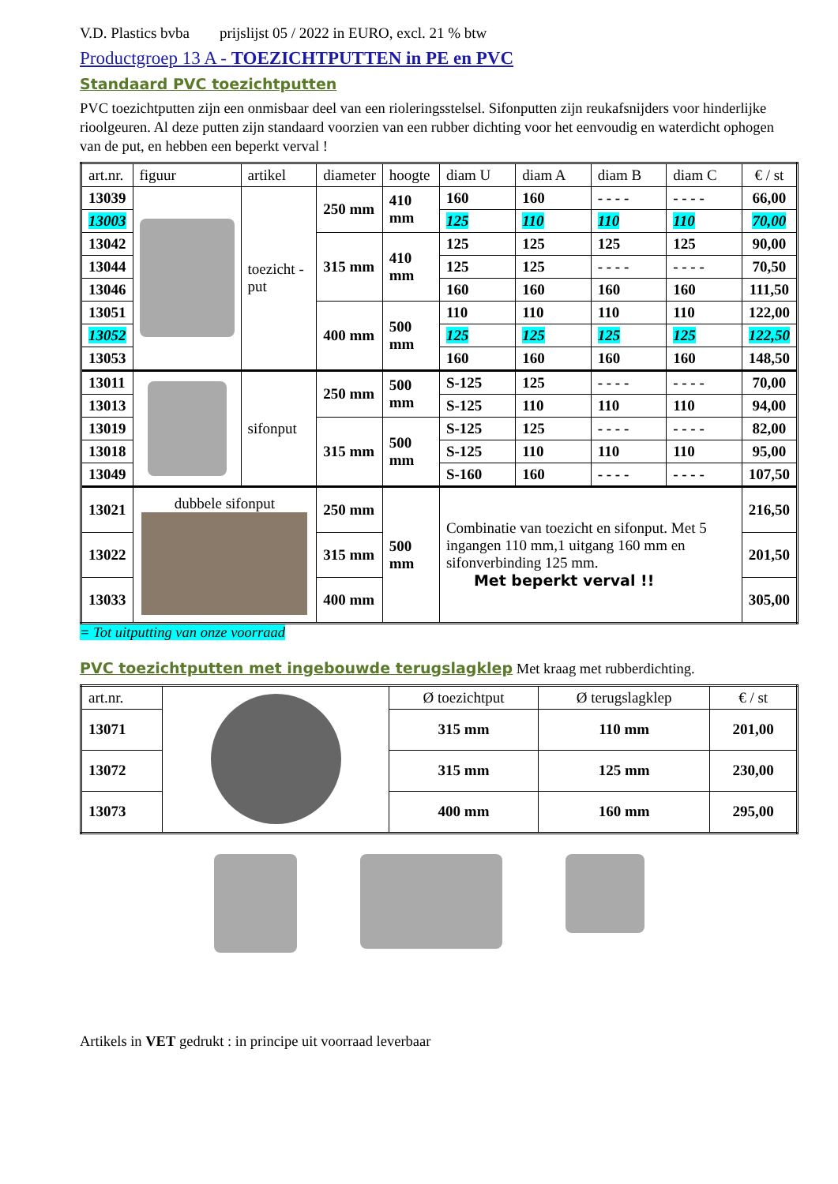V.D. Plastics bvba prijslijst 05 / 2022 in EURO, excl. 21 % btw
Productgroep 13 A - TOEZICHTPUTTEN in PE en PVC
Standaard PVC toezichtputten
PVC toezichtputten zijn een onmisbaar deel van een rioleringsstelsel. Sifonputten zijn reukafsnijders voor hinderlijke rioolgeuren. Al deze putten zijn standaard voorzien van een rubber dichting voor het eenvoudig en waterdicht ophogen van de put, en hebben een beperkt verval !
| art.nr. | figuur | artikel | diameter | hoogte | diam U | diam A | diam B | diam C | € / st |
| --- | --- | --- | --- | --- | --- | --- | --- | --- | --- |
| 13039 | | toezicht -put | 250 mm | 410 mm | 160 | 160 | - - - - | - - - - | 66,00 |
| 13003 | | | | | 125 | 110 | 110 | 110 | 70,00 |
| 13042 | | | 315 mm | 410 mm | 125 | 125 | 125 | 125 | 90,00 |
| 13044 | | | | | 125 | 125 | - - - - | - - - - | 70,50 |
| 13046 | | | | | 160 | 160 | 160 | 160 | 111,50 |
| 13051 | | | 400 mm | 500 mm | 110 | 110 | 110 | 110 | 122,00 |
| 13052 | | | | | 125 | 125 | 125 | 125 | 122,50 |
| 13053 | | | | | 160 | 160 | 160 | 160 | 148,50 |
| 13011 | | sifonput | 250 mm | 500 mm | S-125 | 125 | - - - - | - - - - | 70,00 |
| 13013 | | | | | S-125 | 110 | 110 | 110 | 94,00 |
| 13019 | | | 315 mm | 500 mm | S-125 | 125 | - - - - | - - - - | 82,00 |
| 13018 | | | | | S-125 | 110 | 110 | 110 | 95,00 |
| 13049 | | | | | S-160 | 160 | - - - - | - - - - | 107,50 |
| 13021 | dubbele sifonput | | 250 mm | 500 mm | Combinatie van toezicht en sifonput. Met 5 ingangen 110 mm,1 uitgang 160 mm en sifonverbinding 125 mm. Met beperkt verval !! | | | | 216,50 |
| 13022 | | | 315 mm | | | | | | 201,50 |
| 13033 | | | 400 mm | | | | | | 305,00 |
= Tot uitputting van onze voorraad
PVC toezichtputten met ingebouwde terugslagklep Met kraag met rubberdichting.
| art.nr. | | Ø toezichtput | Ø terugslagklep | € / st |
| 13071 | | 315 mm | 110 mm | 201,00 |
| 13072 | | 315 mm | 125 mm | 230,00 |
| 13073 | | 400 mm | 160 mm | 295,00 |
Artikels in VET gedrukt : in principe uit voorraad leverbaar